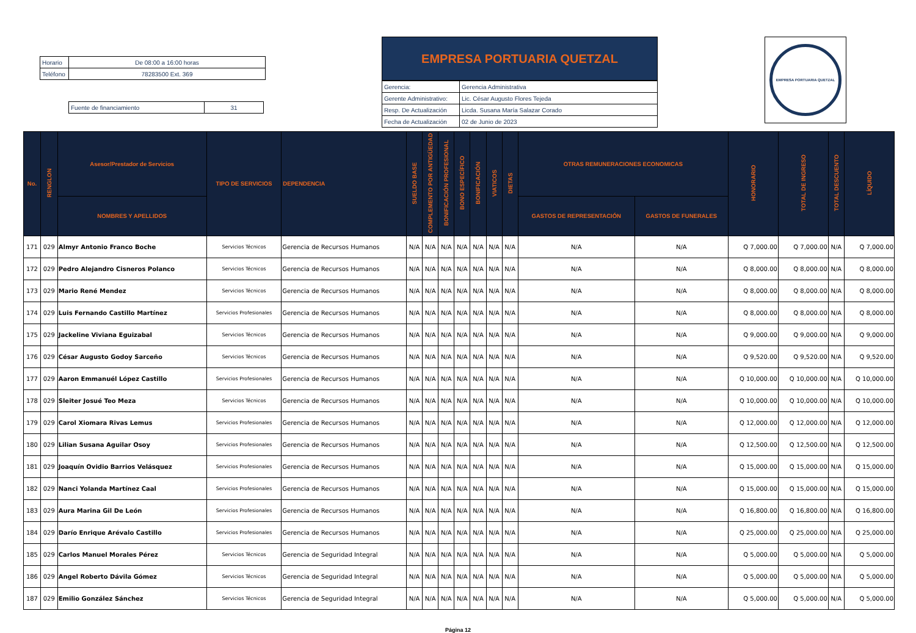| Horario | De 08:00 a 16:00 horas |
| Teléfono | 78283500 Ext. 369 |
| Fuente de financiamiento | 31 |
EMPRESA PORTUARIA QUETZAL
| Gerencia: | Gerencia Administrativa |
| Gerente Administrativo: | Lic. César Augusto Flores Tejeda |
| Resp. De Actualización | Licda. Susana María Salazar Corado |
| Fecha de Actualización | 02 de Junio de 2023 |
EMPRESA PORTUARIA QUETZAL
| No. | RENGLON | Asesor/Prestador de Servicios | TIPO DE SERVICIOS | DEPENDENCIA | SUELDO BASE | COMPLEMENTO POR ANTIGÜEDAD | BONIFICACIÓN PROFESIONAL | BONO ESPECÍFICO | BONIFICACIÓN | VIATICOS | DIETAS | OTRAS REMUNERACIONES ECONOMICAS | | HONORARIO | TOTAL DE INGRESO | TOTAL DESCUENTO | LÍQUIDO |
| --- | --- | --- | --- | --- | --- | --- | --- | --- | --- | --- | --- | --- | --- | --- | --- | --- | --- |
| | | NOMBRES Y APELLIDOS | | | | | | | | | | GASTOS DE REPRESENTACIÓN | GASTOS DE FUNERALES | | | | |
| 171 | 029 | Almyr Antonio Franco Boche | Servicios Técnicos | Gerencia de Recursos Humanos | N/A | N/A | N/A | N/A | N/A | N/A | N/A | N/A | N/A | Q 7,000.00 | Q 7,000.00 | N/A | Q 7,000.00 |
| 172 | 029 | Pedro Alejandro Cisneros Polanco | Servicios Técnicos | Gerencia de Recursos Humanos | N/A | N/A | N/A | N/A | N/A | N/A | N/A | N/A | N/A | Q 8,000.00 | Q 8,000.00 | N/A | Q 8,000.00 |
| 173 | 029 | Mario René Mendez | Servicios Técnicos | Gerencia de Recursos Humanos | N/A | N/A | N/A | N/A | N/A | N/A | N/A | N/A | N/A | Q 8,000.00 | Q 8,000.00 | N/A | Q 8,000.00 |
| 174 | 029 | Luis Fernando Castillo Martínez | Servicios Profesionales | Gerencia de Recursos Humanos | N/A | N/A | N/A | N/A | N/A | N/A | N/A | N/A | N/A | Q 8,000.00 | Q 8,000.00 | N/A | Q 8,000.00 |
| 175 | 029 | Jackeline Viviana Eguizabal | Servicios Técnicos | Gerencia de Recursos Humanos | N/A | N/A | N/A | N/A | N/A | N/A | N/A | N/A | N/A | Q 9,000.00 | Q 9,000.00 | N/A | Q 9,000.00 |
| 176 | 029 | César Augusto Godoy Sarceño | Servicios Técnicos | Gerencia de Recursos Humanos | N/A | N/A | N/A | N/A | N/A | N/A | N/A | N/A | N/A | Q 9,520.00 | Q 9,520.00 | N/A | Q 9,520.00 |
| 177 | 029 | Aaron Emmanuél López Castillo | Servicios Profesionales | Gerencia de Recursos Humanos | N/A | N/A | N/A | N/A | N/A | N/A | N/A | N/A | N/A | Q 10,000.00 | Q 10,000.00 | N/A | Q 10,000.00 |
| 178 | 029 | Sleiter Josué Teo Meza | Servicios Técnicos | Gerencia de Recursos Humanos | N/A | N/A | N/A | N/A | N/A | N/A | N/A | N/A | N/A | Q 10,000.00 | Q 10,000.00 | N/A | Q 10,000.00 |
| 179 | 029 | Carol Xiomara Rivas Lemus | Servicios Profesionales | Gerencia de Recursos Humanos | N/A | N/A | N/A | N/A | N/A | N/A | N/A | N/A | N/A | Q 12,000.00 | Q 12,000.00 | N/A | Q 12,000.00 |
| 180 | 029 | Lilian Susana Aguilar Osoy | Servicios Profesionales | Gerencia de Recursos Humanos | N/A | N/A | N/A | N/A | N/A | N/A | N/A | N/A | N/A | Q 12,500.00 | Q 12,500.00 | N/A | Q 12,500.00 |
| 181 | 029 | Joaquín Ovidio Barrios Velásquez | Servicios Profesionales | Gerencia de Recursos Humanos | N/A | N/A | N/A | N/A | N/A | N/A | N/A | N/A | N/A | Q 15,000.00 | Q 15,000.00 | N/A | Q 15,000.00 |
| 182 | 029 | Nanci Yolanda Martínez Caal | Servicios Profesionales | Gerencia de Recursos Humanos | N/A | N/A | N/A | N/A | N/A | N/A | N/A | N/A | N/A | Q 15,000.00 | Q 15,000.00 | N/A | Q 15,000.00 |
| 183 | 029 | Aura Marina Gil De León | Servicios Profesionales | Gerencia de Recursos Humanos | N/A | N/A | N/A | N/A | N/A | N/A | N/A | N/A | N/A | Q 16,800.00 | Q 16,800.00 | N/A | Q 16,800.00 |
| 184 | 029 | Darío Enrique Arévalo Castillo | Servicios Profesionales | Gerencia de Recursos Humanos | N/A | N/A | N/A | N/A | N/A | N/A | N/A | N/A | N/A | Q 25,000.00 | Q 25,000.00 | N/A | Q 25,000.00 |
| 185 | 029 | Carlos Manuel Morales Pérez | Servicios Técnicos | Gerencia de Seguridad Integral | N/A | N/A | N/A | N/A | N/A | N/A | N/A | N/A | N/A | Q 5,000.00 | Q 5,000.00 | N/A | Q 5,000.00 |
| 186 | 029 | Angel Roberto Dávila Gómez | Servicios Técnicos | Gerencia de Seguridad Integral | N/A | N/A | N/A | N/A | N/A | N/A | N/A | N/A | N/A | Q 5,000.00 | Q 5,000.00 | N/A | Q 5,000.00 |
| 187 | 029 | Emilio González Sánchez | Servicios Técnicos | Gerencia de Seguridad Integral | N/A | N/A | N/A | N/A | N/A | N/A | N/A | N/A | N/A | Q 5,000.00 | Q 5,000.00 | N/A | Q 5,000.00 |
Página 12